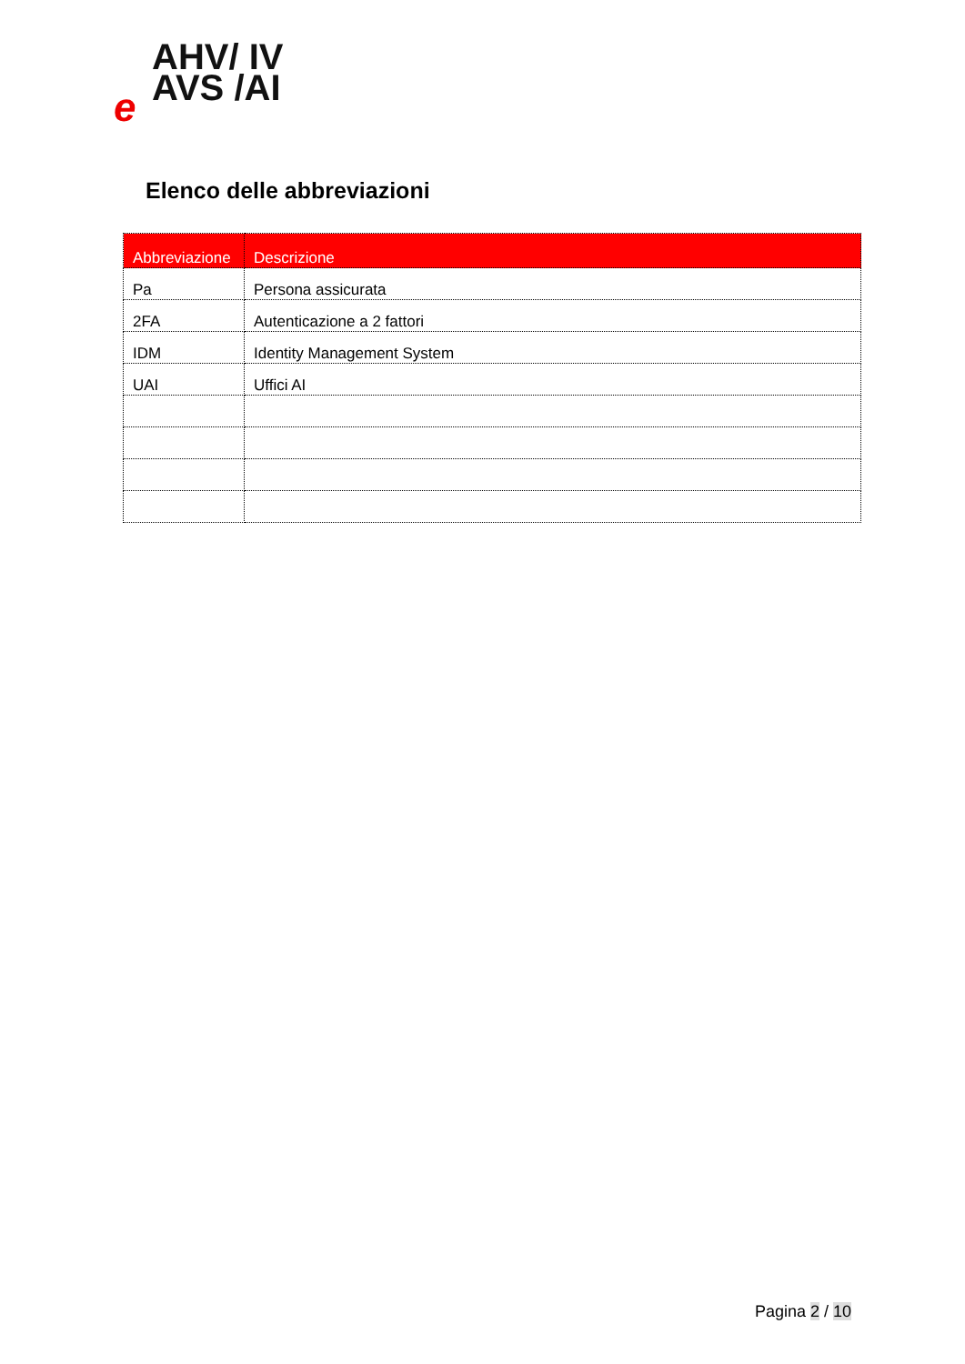AHV/ IV
AVS /AI
e
Elenco delle abbreviazioni
| Abbreviazione | Descrizione |
| --- | --- |
| Pa | Persona assicurata |
| 2FA | Autenticazione a 2 fattori |
| IDM | Identity Management System |
| UAI | Uffici AI |
Pagina 2 / 10